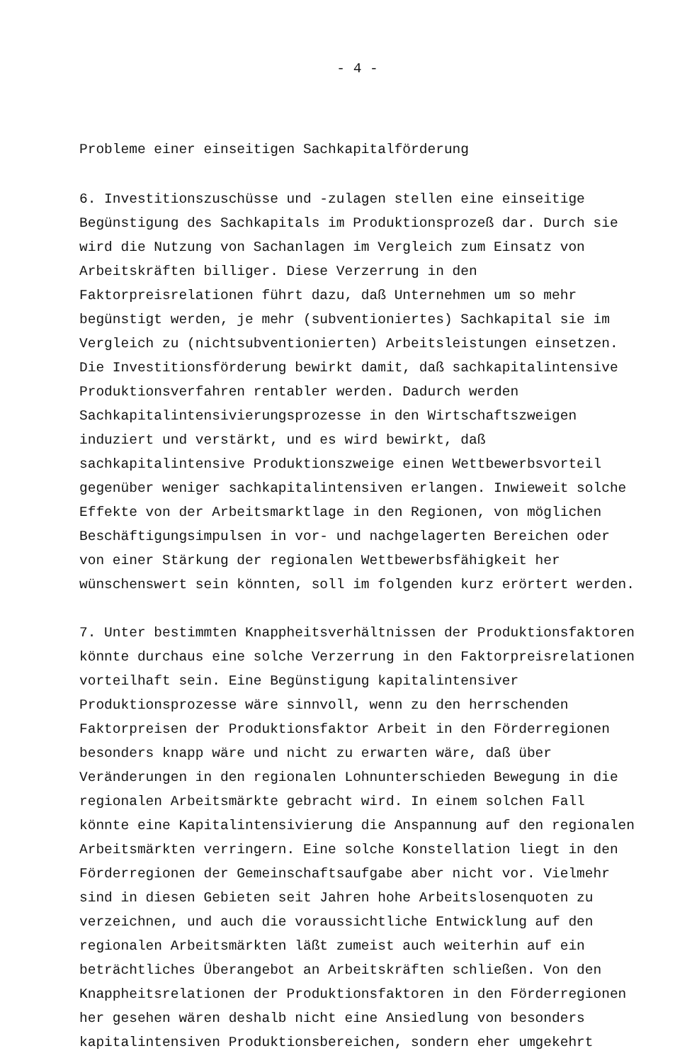- 4 -
Probleme einer einseitigen Sachkapitalförderung
6. Investitionszuschüsse und -zulagen stellen eine einseitige Begünstigung des Sachkapitals im Produktionsprozeß dar. Durch sie wird die Nutzung von Sachanlagen im Vergleich zum Einsatz von Arbeitskräften billiger. Diese Verzerrung in den Faktorpreisrelationen führt dazu, daß Unternehmen um so mehr begünstigt werden, je mehr (subventioniertes) Sachkapital sie im Vergleich zu (nichtsubventionierten) Arbeitsleistungen einsetzen. Die Investitionsförderung bewirkt damit, daß sachkapitalintensive Produktionsverfahren rentabler werden. Dadurch werden Sachkapitalintensivierungsprozesse in den Wirtschaftszweigen induziert und verstärkt, und es wird bewirkt, daß sachkapitalintensive Produktionszweige einen Wettbewerbsvorteil gegenüber weniger sachkapitalintensiven erlangen. Inwieweit solche Effekte von der Arbeitsmarktlage in den Regionen, von möglichen Beschäftigungsimpulsen in vor- und nachgelagerten Bereichen oder von einer Stärkung der regionalen Wettbewerbsfähigkeit her wünschenswert sein könnten, soll im folgenden kurz erörtert werden.
7. Unter bestimmten Knappheitsverhältnissen der Produktionsfaktoren könnte durchaus eine solche Verzerrung in den Faktorpreisrelationen vorteilhaft sein. Eine Begünstigung kapitalintensiver Produktionsprozesse wäre sinnvoll, wenn zu den herrschenden Faktorpreisen der Produktionsfaktor Arbeit in den Förderregionen besonders knapp wäre und nicht zu erwarten wäre, daß über Veränderungen in den regionalen Lohnunterschieden Bewegung in die regionalen Arbeitsmärkte gebracht wird. In einem solchen Fall könnte eine Kapitalintensivierung die Anspannung auf den regionalen Arbeitsmärkten verringern. Eine solche Konstellation liegt in den Förderregionen der Gemeinschaftsaufgabe aber nicht vor. Vielmehr sind in diesen Gebieten seit Jahren hohe Arbeitslosenquoten zu verzeichnen, und auch die voraussichtliche Entwicklung auf den regionalen Arbeitsmärkten läßt zumeist auch weiterhin auf ein beträchtliches Überangebot an Arbeitskräften schließen. Von den Knappheitsrelationen der Produktionsfaktoren in den Förderregionen her gesehen wären deshalb nicht eine Ansiedlung von besonders kapitalintensiven Produktionsbereichen, sondern eher umgekehrt